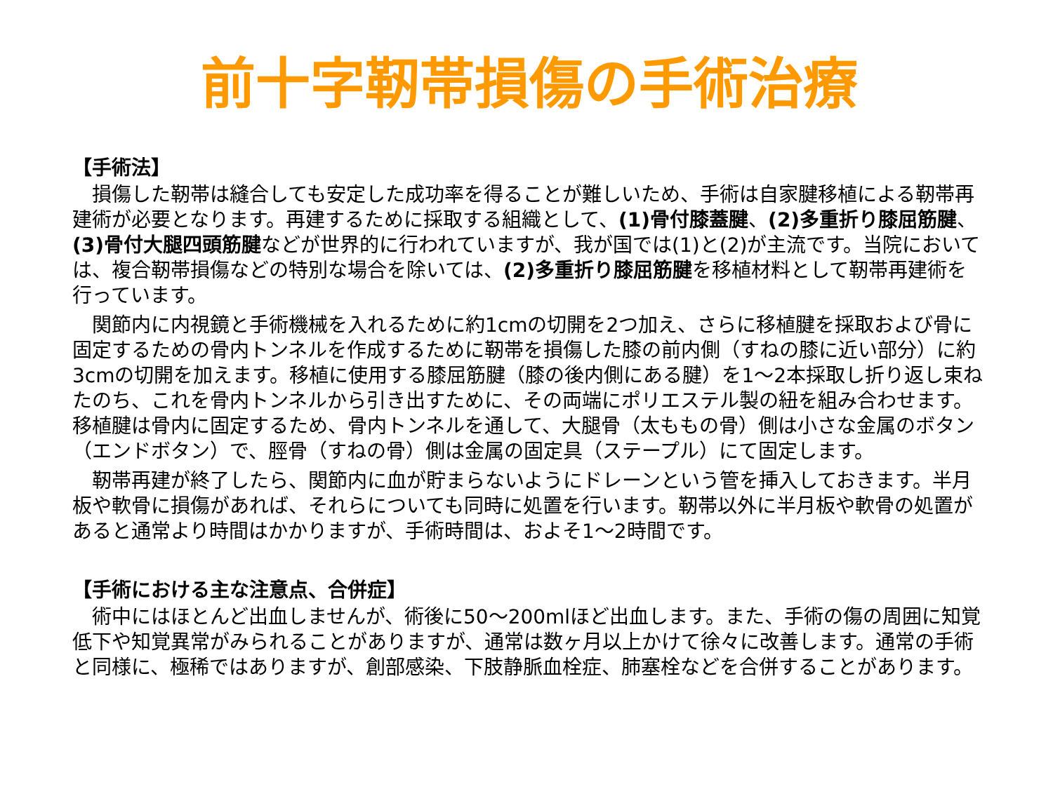前十字靭帯損傷の手術治療
【手術法】
損傷した靭帯は縫合しても安定した成功率を得ることが難しいため、手術は自家腱移植による靭帯再建術が必要となります。再建するために採取する組織として、(1)骨付膝蓋腱、(2)多重折り膝屈筋腱、(3)骨付大腿四頭筋腱などが世界的に行われていますが、我が国では(1)と(2)が主流です。当院においては、複合靭帯損傷などの特別な場合を除いては、(2)多重折り膝屈筋腱を移植材料として靭帯再建術を行っています。
関節内に内視鏡と手術機械を入れるために約1cmの切開を2つ加え、さらに移植腱を採取および骨に固定するための骨内トンネルを作成するために靭帯を損傷した膝の前内側（すねの膝に近い部分）に約3cmの切開を加えます。移植に使用する膝屈筋腱（膝の後内側にある腱）を1～2本採取し折り返し束ねたのち、これを骨内トンネルから引き出すために、その両端にポリエステル製の紐を組み合わせます。移植腱は骨内に固定するため、骨内トンネルを通して、大腿骨（太ももの骨）側は小さな金属のボタン（エンドボタン）で、脛骨（すねの骨）側は金属の固定具（ステープル）にて固定します。
靭帯再建が終了したら、関節内に血が貯まらないようにドレーンという管を挿入しておきます。半月板や軟骨に損傷があれば、それらについても同時に処置を行います。靭帯以外に半月板や軟骨の処置があると通常より時間はかかりますが、手術時間は、およそ1～2時間です。
【手術における主な注意点、合併症】
術中にはほとんど出血しませんが、術後に50～200mlほど出血します。また、手術の傷の周囲に知覚低下や知覚異常がみられることがありますが、通常は数ヶ月以上かけて徐々に改善します。通常の手術と同様に、極稀ではありますが、創部感染、下肢静脈血栓症、肺塞栓などを合併することがあります。